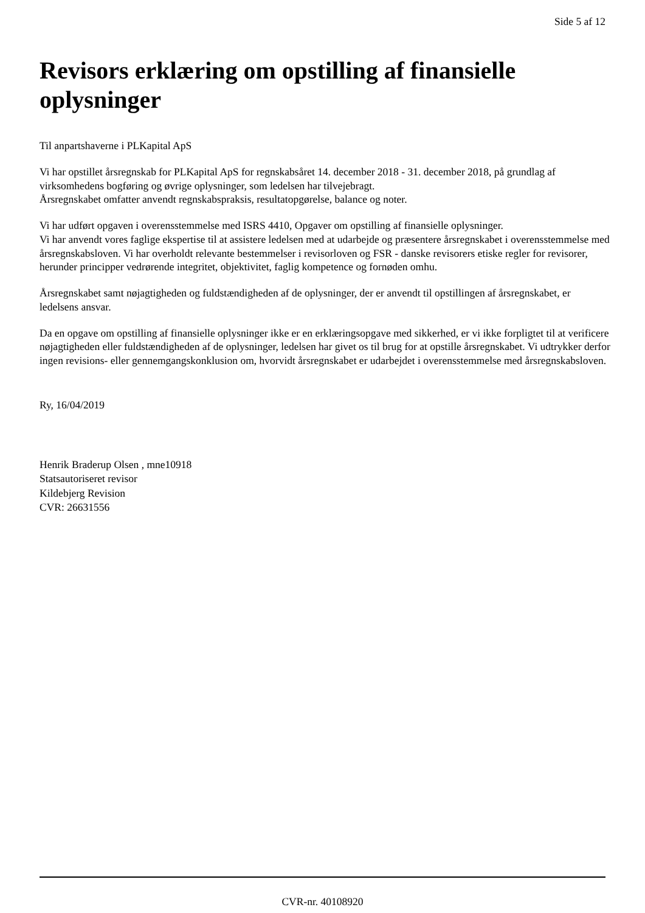Side 5 af 12
Revisors erklæring om opstilling af finansielle oplysninger
Til anpartshaverne i PLKapital ApS
Vi har opstillet årsregnskab for PLKapital ApS for regnskabsåret 14. december 2018 - 31. december 2018, på grundlag af virksomhedens bogføring og øvrige oplysninger, som ledelsen har tilvejebragt.
Årsregnskabet omfatter anvendt regnskabspraksis, resultatopgørelse, balance og noter.
Vi har udført opgaven i overensstemmelse med ISRS 4410, Opgaver om opstilling af finansielle oplysninger.
Vi har anvendt vores faglige ekspertise til at assistere ledelsen med at udarbejde og præsentere årsregnskabet i overensstemmelse med årsregnskabsloven. Vi har overholdt relevante bestemmelser i revisorloven og FSR - danske revisorers etiske regler for revisorer, herunder principper vedrørende integritet, objektivitet, faglig kompetence og fornøden omhu.
Årsregnskabet samt nøjagtigheden og fuldstændigheden af de oplysninger, der er anvendt til opstillingen af årsregnskabet, er ledelsens ansvar.
Da en opgave om opstilling af finansielle oplysninger ikke er en erklæringsopgave med sikkerhed, er vi ikke forpligtet til at verificere nøjagtigheden eller fuldstændigheden af de oplysninger, ledelsen har givet os til brug for at opstille årsregnskabet. Vi udtrykker derfor ingen revisions- eller gennemgangskonklusion om, hvorvidt årsregnskabet er udarbejdet i overensstemmelse med årsregnskabsloven.
Ry, 16/04/2019
Henrik Braderup Olsen , mne10918
Statsautoriseret revisor
Kildebjerg Revision
CVR: 26631556
CVR-nr. 40108920